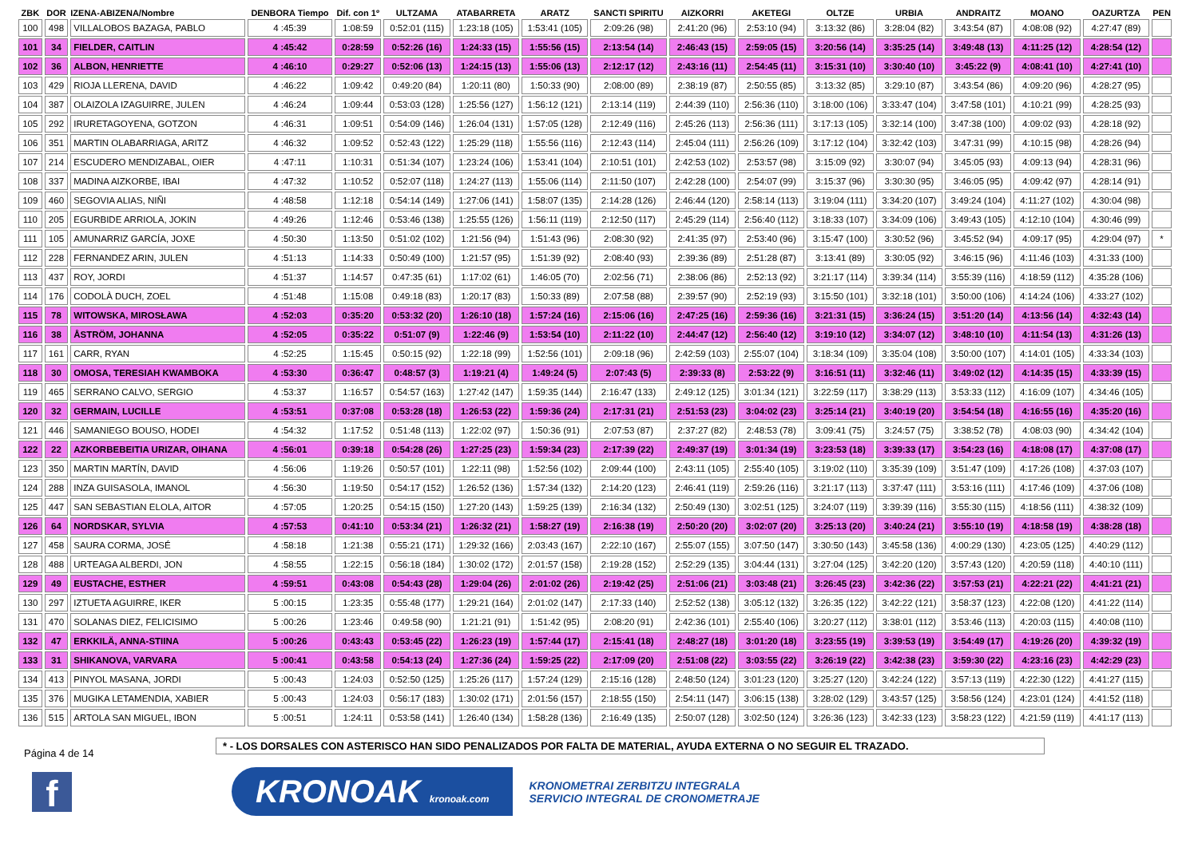| ZBK | DOR | IZENA-ABIZENA/Nombre | DENBORA Tiempo | Dif. con 1º | ULTZAMA | ATABARRETA | ARATZ | SANCTI SPIRITU | AIZKORRI | AKETEGI | OLTZE | URBIA | ANDRAITZ | MOANO | OAZURTZA | PEN |
| --- | --- | --- | --- | --- | --- | --- | --- | --- | --- | --- | --- | --- | --- | --- | --- | --- |
| 100 | 498 | VILLALOBOS BAZAGA, PABLO | 4 :45:39 | 1:08:59 | 0:52:01 (115) | 1:23:18 (105) | 1:53:41 (105) | 2:09:26 (98) | 2:41:20 (96) | 2:53:10 (94) | 3:13:32 (86) | 3:28:04 (82) | 3:43:54 (87) | 4:08:08 (92) | 4:27:47 (89) | |
| 101 | 34 | FIELDER, CAITLIN | 4 :45:42 | 0:28:59 | 0:52:26 (16) | 1:24:33 (15) | 1:55:56 (15) | 2:13:54 (14) | 2:46:43 (15) | 2:59:05 (15) | 3:20:56 (14) | 3:35:25 (14) | 3:49:48 (13) | 4:11:25 (12) | 4:28:54 (12) | |
| 102 | 36 | ALBON, HENRIETTE | 4 :46:10 | 0:29:27 | 0:52:06 (13) | 1:24:15 (13) | 1:55:06 (13) | 2:12:17 (12) | 2:43:16 (11) | 2:54:45 (11) | 3:15:31 (10) | 3:30:40 (10) | 3:45:22 (9) | 4:08:41 (10) | 4:27:41 (10) | |
| 103 | 429 | RIOJA LLERENA, DAVID | 4 :46:22 | 1:09:42 | 0:49:20 (84) | 1:20:11 (80) | 1:50:33 (90) | 2:08:00 (89) | 2:38:19 (87) | 2:50:55 (85) | 3:13:32 (85) | 3:29:10 (87) | 3:43:54 (86) | 4:09:20 (96) | 4:28:27 (95) | |
| 104 | 387 | OLAIZOLA IZAGUIRRE, JULEN | 4 :46:24 | 1:09:44 | 0:53:03 (128) | 1:25:56 (127) | 1:56:12 (121) | 2:13:14 (119) | 2:44:39 (110) | 2:56:36 (110) | 3:18:00 (106) | 3:33:47 (104) | 3:47:58 (101) | 4:10:21 (99) | 4:28:25 (93) | |
| 105 | 292 | IRURETAGOYENA, GOTZON | 4 :46:31 | 1:09:51 | 0:54:09 (146) | 1:26:04 (131) | 1:57:05 (128) | 2:12:49 (116) | 2:45:26 (113) | 2:56:36 (111) | 3:17:13 (105) | 3:32:14 (100) | 3:47:38 (100) | 4:09:02 (93) | 4:28:18 (92) | |
| 106 | 351 | MARTIN OLABARRIAGA, ARITZ | 4 :46:32 | 1:09:52 | 0:52:43 (122) | 1:25:29 (118) | 1:55:56 (116) | 2:12:43 (114) | 2:45:04 (111) | 2:56:26 (109) | 3:17:12 (104) | 3:32:42 (103) | 3:47:31 (99) | 4:10:15 (98) | 4:28:26 (94) | |
| 107 | 214 | ESCUDERO MENDIZABAL, OIER | 4 :47:11 | 1:10:31 | 0:51:34 (107) | 1:23:24 (106) | 1:53:41 (104) | 2:10:51 (101) | 2:42:53 (102) | 2:53:57 (98) | 3:15:09 (92) | 3:30:07 (94) | 3:45:05 (93) | 4:09:13 (94) | 4:28:31 (96) | |
| 108 | 337 | MADINA AIZKORBE, IBAI | 4 :47:32 | 1:10:52 | 0:52:07 (118) | 1:24:27 (113) | 1:55:06 (114) | 2:11:50 (107) | 2:42:28 (100) | 2:54:07 (99) | 3:15:37 (96) | 3:30:30 (95) | 3:46:05 (95) | 4:09:42 (97) | 4:28:14 (91) | |
| 109 | 460 | SEGOVIA ALIAS, NIÑI | 4 :48:58 | 1:12:18 | 0:54:14 (149) | 1:27:06 (141) | 1:58:07 (135) | 2:14:28 (126) | 2:46:44 (120) | 2:58:14 (113) | 3:19:04 (111) | 3:34:20 (107) | 3:49:24 (104) | 4:11:27 (102) | 4:30:04 (98) | |
| 110 | 205 | EGURBIDE ARRIOLA, JOKIN | 4 :49:26 | 1:12:46 | 0:53:46 (138) | 1:25:55 (126) | 1:56:11 (119) | 2:12:50 (117) | 2:45:29 (114) | 2:56:40 (112) | 3:18:33 (107) | 3:34:09 (106) | 3:49:43 (105) | 4:12:10 (104) | 4:30:46 (99) | |
| 111 | 105 | AMUNARRIZ GARCÍA, JOXE | 4 :50:30 | 1:13:50 | 0:51:02 (102) | 1:21:56 (94) | 1:51:43 (96) | 2:08:30 (92) | 2:41:35 (97) | 2:53:40 (96) | 3:15:47 (100) | 3:30:52 (96) | 3:45:52 (94) | 4:09:17 (95) | 4:29:04 (97) | * |
| 112 | 228 | FERNANDEZ ARIN, JULEN | 4 :51:13 | 1:14:33 | 0:50:49 (100) | 1:21:57 (95) | 1:51:39 (92) | 2:08:40 (93) | 2:39:36 (89) | 2:51:28 (87) | 3:13:41 (89) | 3:30:05 (92) | 3:46:15 (96) | 4:11:46 (103) | 4:31:33 (100) | |
| 113 | 437 | ROY, JORDI | 4 :51:37 | 1:14:57 | 0:47:35 (61) | 1:17:02 (61) | 1:46:05 (70) | 2:02:56 (71) | 2:38:06 (86) | 2:52:13 (92) | 3:21:17 (114) | 3:39:34 (114) | 3:55:39 (116) | 4:18:59 (112) | 4:35:28 (106) | |
| 114 | 176 | CODOLÀ DUCH, ZOEL | 4 :51:48 | 1:15:08 | 0:49:18 (83) | 1:20:17 (83) | 1:50:33 (89) | 2:07:58 (88) | 2:39:57 (90) | 2:52:19 (93) | 3:15:50 (101) | 3:32:18 (101) | 3:50:00 (106) | 4:14:24 (106) | 4:33:27 (102) | |
| 115 | 78 | WITOWSKA, MIROSŁAWA | 4 :52:03 | 0:35:20 | 0:53:32 (20) | 1:26:10 (18) | 1:57:24 (16) | 2:15:06 (16) | 2:47:25 (16) | 2:59:36 (16) | 3:21:31 (15) | 3:36:24 (15) | 3:51:20 (14) | 4:13:56 (14) | 4:32:43 (14) | |
| 116 | 38 | ÅSTRÖM, JOHANNA | 4 :52:05 | 0:35:22 | 0:51:07 (9) | 1:22:46 (9) | 1:53:54 (10) | 2:11:22 (10) | 2:44:47 (12) | 2:56:40 (12) | 3:19:10 (12) | 3:34:07 (12) | 3:48:10 (10) | 4:11:54 (13) | 4:31:26 (13) | |
| 117 | 161 | CARR, RYAN | 4 :52:25 | 1:15:45 | 0:50:15 (92) | 1:22:18 (99) | 1:52:56 (101) | 2:09:18 (96) | 2:42:59 (103) | 2:55:07 (104) | 3:18:34 (109) | 3:35:04 (108) | 3:50:00 (107) | 4:14:01 (105) | 4:33:34 (103) | |
| 118 | 30 | OMOSA, TERESIAH KWAMBOKA | 4 :53:30 | 0:36:47 | 0:48:57 (3) | 1:19:21 (4) | 1:49:24 (5) | 2:07:43 (5) | 2:39:33 (8) | 2:53:22 (9) | 3:16:51 (11) | 3:32:46 (11) | 3:49:02 (12) | 4:14:35 (15) | 4:33:39 (15) | |
| 119 | 465 | SERRANO CALVO, SERGIO | 4 :53:37 | 1:16:57 | 0:54:57 (163) | 1:27:42 (147) | 1:59:35 (144) | 2:16:47 (133) | 2:49:12 (125) | 3:01:34 (121) | 3:22:59 (117) | 3:38:29 (113) | 3:53:33 (112) | 4:16:09 (107) | 4:34:46 (105) | |
| 120 | 32 | GERMAIN, LUCILLE | 4 :53:51 | 0:37:08 | 0:53:28 (18) | 1:26:53 (22) | 1:59:36 (24) | 2:17:31 (21) | 2:51:53 (23) | 3:04:02 (23) | 3:25:14 (21) | 3:40:19 (20) | 3:54:54 (18) | 4:16:55 (16) | 4:35:20 (16) | |
| 121 | 446 | SAMANIEGO BOUSO, HODEI | 4 :54:32 | 1:17:52 | 0:51:48 (113) | 1:22:02 (97) | 1:50:36 (91) | 2:07:53 (87) | 2:37:27 (82) | 2:48:53 (78) | 3:09:41 (75) | 3:24:57 (75) | 3:38:52 (78) | 4:08:03 (90) | 4:34:42 (104) | |
| 122 | 22 | AZKORBEBEITIA URIZAR, OIHANA | 4 :56:01 | 0:39:18 | 0:54:28 (26) | 1:27:25 (23) | 1:59:34 (23) | 2:17:39 (22) | 2:49:37 (19) | 3:01:34 (19) | 3:23:53 (18) | 3:39:33 (17) | 3:54:23 (16) | 4:18:08 (17) | 4:37:08 (17) | |
| 123 | 350 | MARTIN MARTÍN, DAVID | 4 :56:06 | 1:19:26 | 0:50:57 (101) | 1:22:11 (98) | 1:52:56 (102) | 2:09:44 (100) | 2:43:11 (105) | 2:55:40 (105) | 3:19:02 (110) | 3:35:39 (109) | 3:51:47 (109) | 4:17:26 (108) | 4:37:03 (107) | |
| 124 | 288 | INZA GUISASOLA, IMANOL | 4 :56:30 | 1:19:50 | 0:54:17 (152) | 1:26:52 (136) | 1:57:34 (132) | 2:14:20 (123) | 2:46:41 (119) | 2:59:26 (116) | 3:21:17 (113) | 3:37:47 (111) | 3:53:16 (111) | 4:17:46 (109) | 4:37:06 (108) | |
| 125 | 447 | SAN SEBASTIAN ELOLA, AITOR | 4 :57:05 | 1:20:25 | 0:54:15 (150) | 1:27:20 (143) | 1:59:25 (139) | 2:16:34 (132) | 2:50:49 (130) | 3:02:51 (125) | 3:24:07 (119) | 3:39:39 (116) | 3:55:30 (115) | 4:18:56 (111) | 4:38:32 (109) | |
| 126 | 64 | NORDSKAR, SYLVIA | 4 :57:53 | 0:41:10 | 0:53:34 (21) | 1:26:32 (21) | 1:58:27 (19) | 2:16:38 (19) | 2:50:20 (20) | 3:02:07 (20) | 3:25:13 (20) | 3:40:24 (21) | 3:55:10 (19) | 4:18:58 (19) | 4:38:28 (18) | |
| 127 | 458 | SAURA CORMA, JOSÉ | 4 :58:18 | 1:21:38 | 0:55:21 (171) | 1:29:32 (166) | 2:03:43 (167) | 2:22:10 (167) | 2:55:07 (155) | 3:07:50 (147) | 3:30:50 (143) | 3:45:58 (136) | 4:00:29 (130) | 4:23:05 (125) | 4:40:29 (112) | |
| 128 | 488 | URTEAGA ALBERDI, JON | 4 :58:55 | 1:22:15 | 0:56:18 (184) | 1:30:02 (172) | 2:01:57 (158) | 2:19:28 (152) | 2:52:29 (135) | 3:04:44 (131) | 3:27:04 (125) | 3:42:20 (120) | 3:57:43 (120) | 4:20:59 (118) | 4:40:10 (111) | |
| 129 | 49 | EUSTACHE, ESTHER | 4 :59:51 | 0:43:08 | 0:54:43 (28) | 1:29:04 (26) | 2:01:02 (26) | 2:19:42 (25) | 2:51:06 (21) | 3:03:48 (21) | 3:26:45 (23) | 3:42:36 (22) | 3:57:53 (21) | 4:22:21 (22) | 4:41:21 (21) | |
| 130 | 297 | IZTUETA AGUIRRE, IKER | 5 :00:15 | 1:23:35 | 0:55:48 (177) | 1:29:21 (164) | 2:01:02 (147) | 2:17:33 (140) | 2:52:52 (138) | 3:05:12 (132) | 3:26:35 (122) | 3:42:22 (121) | 3:58:37 (123) | 4:22:08 (120) | 4:41:22 (114) | |
| 131 | 470 | SOLANAS DIEZ, FELICISIMO | 5 :00:26 | 1:23:46 | 0:49:58 (90) | 1:21:21 (91) | 1:51:42 (95) | 2:08:20 (91) | 2:42:36 (101) | 2:55:40 (106) | 3:20:27 (112) | 3:38:01 (112) | 3:53:46 (113) | 4:20:03 (115) | 4:40:08 (110) | |
| 132 | 47 | ERKKILÄ, ANNA-STIINA | 5 :00:26 | 0:43:43 | 0:53:45 (22) | 1:26:23 (19) | 1:57:44 (17) | 2:15:41 (18) | 2:48:27 (18) | 3:01:20 (18) | 3:23:55 (19) | 3:39:53 (19) | 3:54:49 (17) | 4:19:26 (20) | 4:39:32 (19) | |
| 133 | 31 | SHIKANOVA, VARVARA | 5 :00:41 | 0:43:58 | 0:54:13 (24) | 1:27:36 (24) | 1:59:25 (22) | 2:17:09 (20) | 2:51:08 (22) | 3:03:55 (22) | 3:26:19 (22) | 3:42:38 (23) | 3:59:30 (22) | 4:23:16 (23) | 4:42:29 (23) | |
| 134 | 413 | PINYOL MASANA, JORDI | 5 :00:43 | 1:24:03 | 0:52:50 (125) | 1:25:26 (117) | 1:57:24 (129) | 2:15:16 (128) | 2:48:50 (124) | 3:01:23 (120) | 3:25:27 (120) | 3:42:24 (122) | 3:57:13 (119) | 4:22:30 (122) | 4:41:27 (115) | |
| 135 | 376 | MUGIKA LETAMENDIA, XABIER | 5 :00:43 | 1:24:03 | 0:56:17 (183) | 1:30:02 (171) | 2:01:56 (157) | 2:18:55 (150) | 2:54:11 (147) | 3:06:15 (138) | 3:28:02 (129) | 3:43:57 (125) | 3:58:56 (124) | 4:23:01 (124) | 4:41:52 (118) | |
| 136 | 515 | ARTOLA SAN MIGUEL, IBON | 5 :00:51 | 1:24:11 | 0:53:58 (141) | 1:26:40 (134) | 1:58:28 (136) | 2:16:49 (135) | 2:50:07 (128) | 3:02:50 (124) | 3:26:36 (123) | 3:42:33 (123) | 3:58:23 (122) | 4:21:59 (119) | 4:41:17 (113) | |
Página 4 de 14
* - LOS DORSALES CON ASTERISCO HAN SIDO PENALIZADOS POR FALTA DE MATERIAL, AYUDA EXTERNA O NO SEGUIR EL TRAZADO.
f
KRONOAK kronoak.com
KRONOMETRAI ZERBITZU INTEGRALA
SERVICIO INTEGRAL DE CRONOMETRAJE